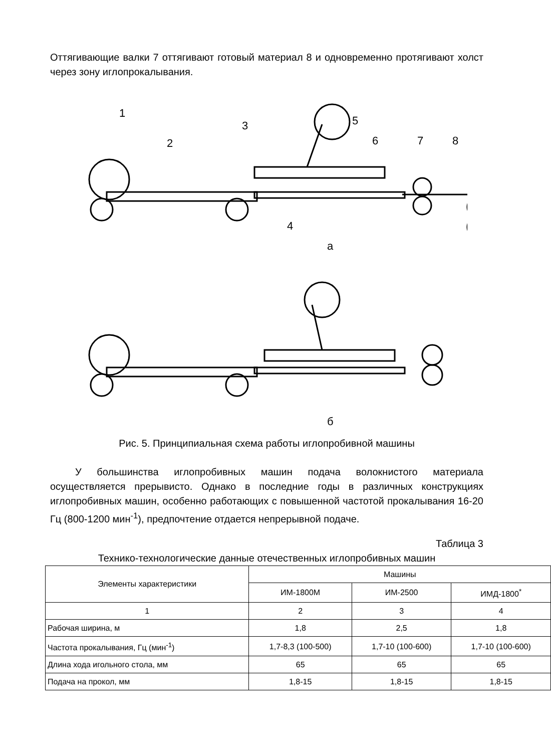Оттягивающие валки 7 оттягивают готовый материал 8 и одновременно протягивают холст через зону иглопрокалывания.
1
2
3
4
5
6
7
8
а
б
Рис. 5. Принципиальная схема работы иглопробивной машины
У большинства иглопробивных машин подача волокнистого материала осуществляется прерывисто. Однако в последние годы в различных конструкциях иглопробивных машин, особенно работающих с повышенной частотой прокалывания 16-20 Гц (800-1200 мин<sup>-1</sup>), предпочтение отдается непрерывной подаче.
Таблица 3
Технико-технологические данные отечественных иглопробивных машин
| Элементы характеристики | Машины | | |
| --- | --- | --- | --- |
| | ИМ-1800М | ИМ-2500 | ИМД-1800<sup>*</sup> |
| 1 | 2 | 3 | 4 |
| Рабочая ширина, м | 1,8 | 2,5 | 1,8 |
| Частота прокалывания, Гц (мин<sup>-1</sup>) | 1,7-8,3 (100-500) | 1,7-10 (100-600) | 1,7-10 (100-600) |
| Длина хода игольного стола, мм | 65 | 65 | 65 |
| Подача на прокол, мм | 1,8-15 | 1,8-15 | 1,8-15 |